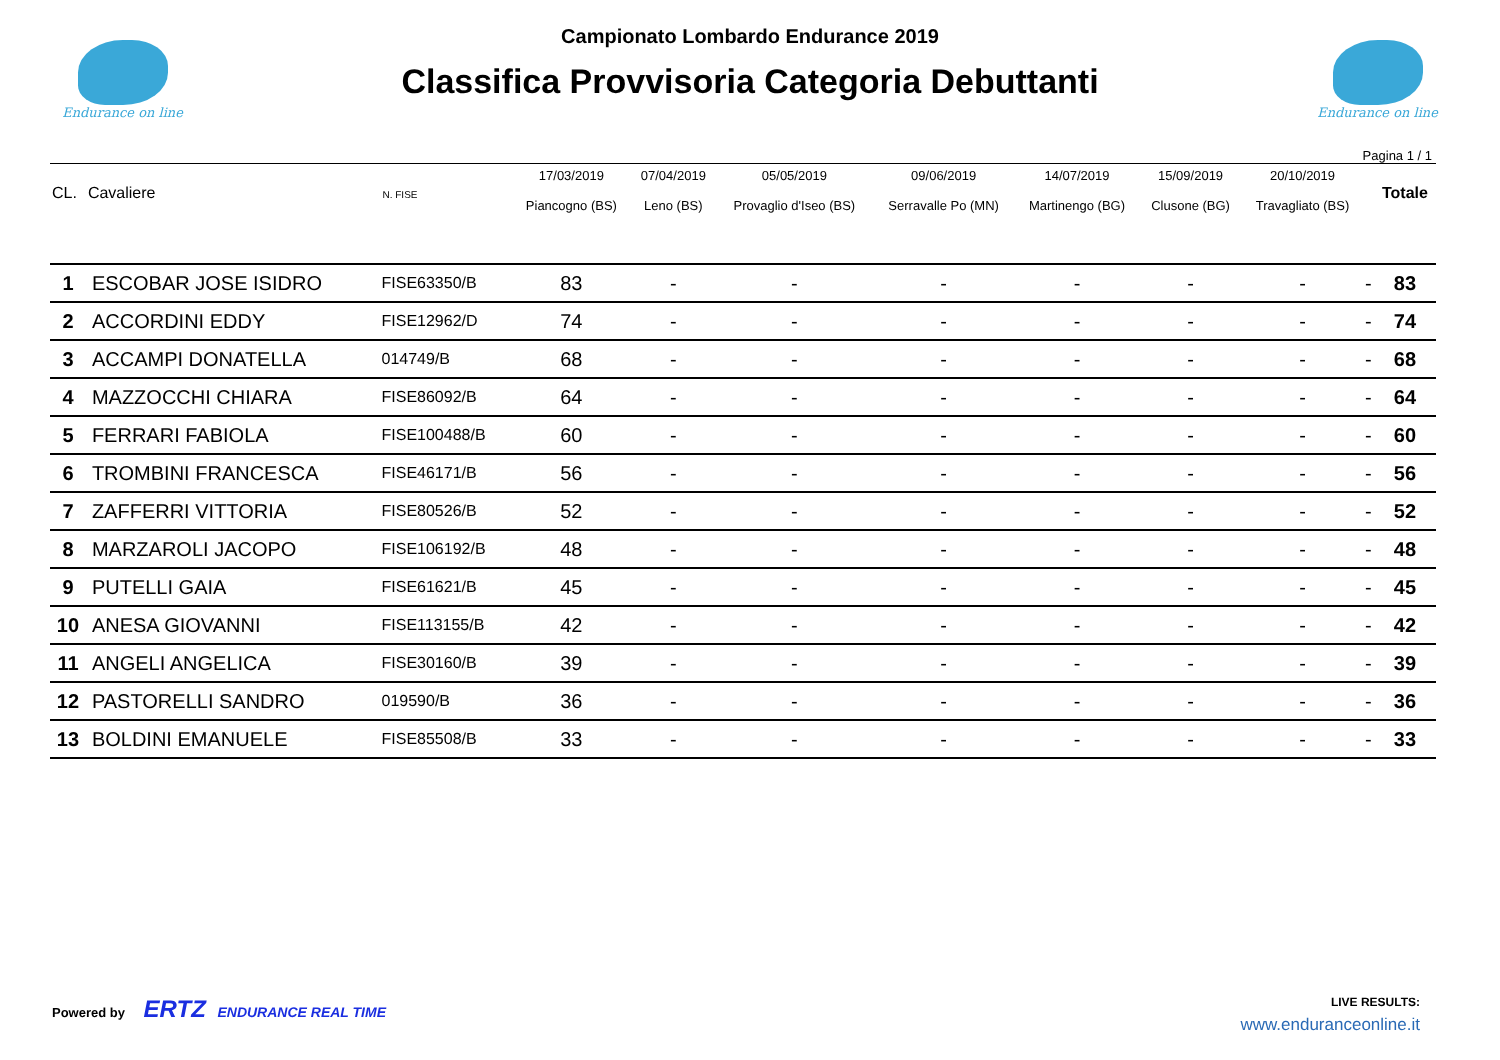Endurance on line
Campionato Lombardo Endurance 2019
Classifica Provvisoria Categoria Debuttanti
Endurance on line
Pagina 1 / 1
| CL. | Cavaliere | N. FISE | 17/03/2019 Piancogno (BS) | 07/04/2019 Leno (BS) | 05/05/2019 Provaglio d'Iseo (BS) | 09/06/2019 Serravalle Po (MN) | 14/07/2019 Martinengo (BG) | 15/09/2019 Clusone (BG) | 20/10/2019 Travagliato (BS) | | Totale |
| --- | --- | --- | --- | --- | --- | --- | --- | --- | --- | --- | --- |
| 1 | ESCOBAR JOSE ISIDRO | FISE63350/B | 83 | - | - | - | - | - | - | - | 83 |
| 2 | ACCORDINI EDDY | FISE12962/D | 74 | - | - | - | - | - | - | - | 74 |
| 3 | ACCAMPI DONATELLA | 014749/B | 68 | - | - | - | - | - | - | - | 68 |
| 4 | MAZZOCCHI CHIARA | FISE86092/B | 64 | - | - | - | - | - | - | - | 64 |
| 5 | FERRARI FABIOLA | FISE100488/B | 60 | - | - | - | - | - | - | - | 60 |
| 6 | TROMBINI FRANCESCA | FISE46171/B | 56 | - | - | - | - | - | - | - | 56 |
| 7 | ZAFFERRI VITTORIA | FISE80526/B | 52 | - | - | - | - | - | - | - | 52 |
| 8 | MARZAROLI JACOPO | FISE106192/B | 48 | - | - | - | - | - | - | - | 48 |
| 9 | PUTELLI GAIA | FISE61621/B | 45 | - | - | - | - | - | - | - | 45 |
| 10 | ANESA GIOVANNI | FISE113155/B | 42 | - | - | - | - | - | - | - | 42 |
| 11 | ANGELI ANGELICA | FISE30160/B | 39 | - | - | - | - | - | - | - | 39 |
| 12 | PASTORELLI SANDRO | 019590/B | 36 | - | - | - | - | - | - | - | 36 |
| 13 | BOLDINI EMANUELE | FISE85508/B | 33 | - | - | - | - | - | - | - | 33 |
Powered by ERTZ ENDURANCE REAL TIME
LIVE RESULTS:
www.enduranceonline.it